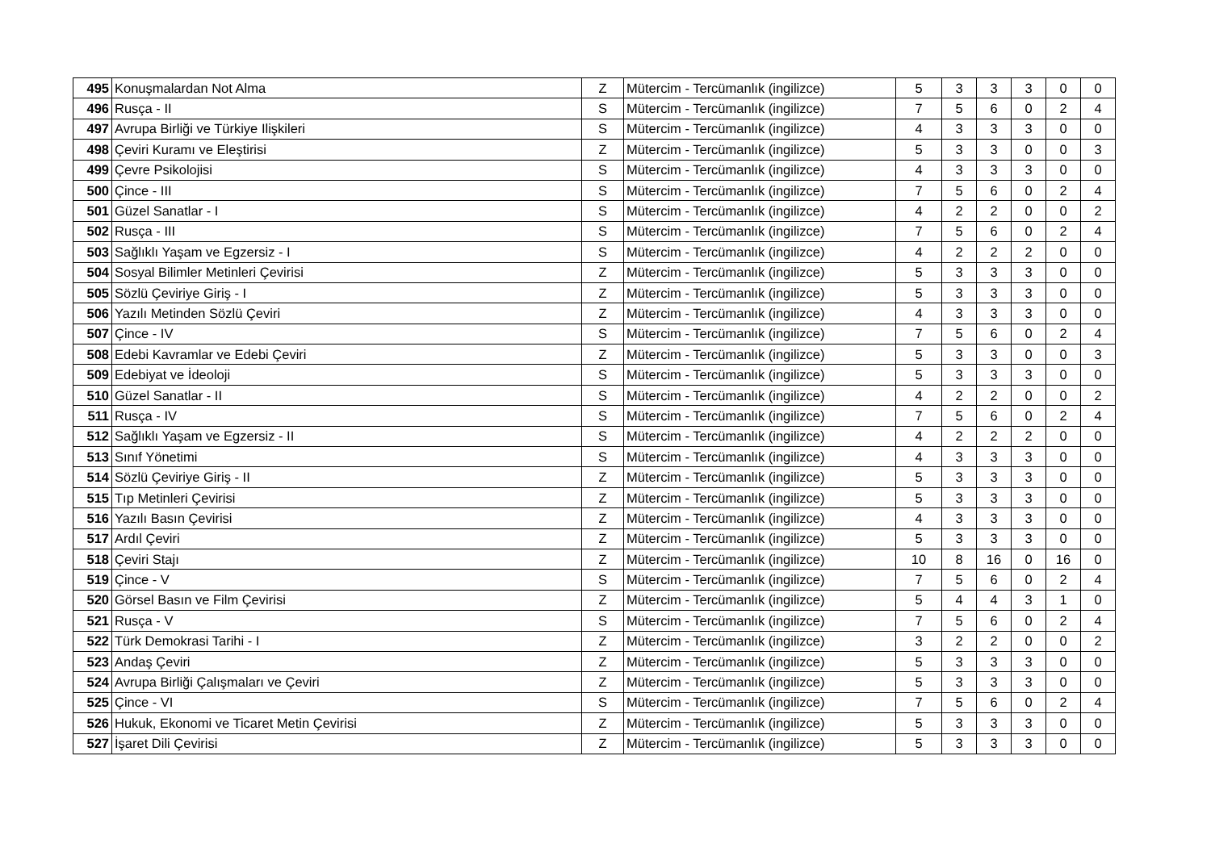| 495 | Konuşmalardan Not Alma | Z | Mütercim - Tercümanlık (ingilizce) | 5 | 3 | 3 | 3 | 0 | 0 |
| 496 | Rusça - II | S | Mütercim - Tercümanlık (ingilizce) | 7 | 5 | 6 | 0 | 2 | 4 |
| 497 | Avrupa Birliği ve Türkiye Ilişkileri | S | Mütercim - Tercümanlık (ingilizce) | 4 | 3 | 3 | 3 | 0 | 0 |
| 498 | Çeviri Kuramı ve Eleştirisi | Z | Mütercim - Tercümanlık (ingilizce) | 5 | 3 | 3 | 0 | 0 | 3 |
| 499 | Çevre Psikolojisi | S | Mütercim - Tercümanlık (ingilizce) | 4 | 3 | 3 | 3 | 0 | 0 |
| 500 | Çince - III | S | Mütercim - Tercümanlık (ingilizce) | 7 | 5 | 6 | 0 | 2 | 4 |
| 501 | Güzel Sanatlar - I | S | Mütercim - Tercümanlık (ingilizce) | 4 | 2 | 2 | 0 | 0 | 2 |
| 502 | Rusça - III | S | Mütercim - Tercümanlık (ingilizce) | 7 | 5 | 6 | 0 | 2 | 4 |
| 503 | Sağlıklı Yaşam ve Egzersiz - I | S | Mütercim - Tercümanlık (ingilizce) | 4 | 2 | 2 | 2 | 0 | 0 |
| 504 | Sosyal Bilimler Metinleri Çevirisi | Z | Mütercim - Tercümanlık (ingilizce) | 5 | 3 | 3 | 3 | 0 | 0 |
| 505 | Sözlü Çeviriye Giriş - I | Z | Mütercim - Tercümanlık (ingilizce) | 5 | 3 | 3 | 3 | 0 | 0 |
| 506 | Yazılı Metinden Sözlü Çeviri | Z | Mütercim - Tercümanlık (ingilizce) | 4 | 3 | 3 | 3 | 0 | 0 |
| 507 | Çince - IV | S | Mütercim - Tercümanlık (ingilizce) | 7 | 5 | 6 | 0 | 2 | 4 |
| 508 | Edebi Kavramlar ve Edebi Çeviri | Z | Mütercim - Tercümanlık (ingilizce) | 5 | 3 | 3 | 0 | 0 | 3 |
| 509 | Edebiyat ve İdeoloji | S | Mütercim - Tercümanlık (ingilizce) | 5 | 3 | 3 | 3 | 0 | 0 |
| 510 | Güzel Sanatlar - II | S | Mütercim - Tercümanlık (ingilizce) | 4 | 2 | 2 | 0 | 0 | 2 |
| 511 | Rusça - IV | S | Mütercim - Tercümanlık (ingilizce) | 7 | 5 | 6 | 0 | 2 | 4 |
| 512 | Sağlıklı Yaşam ve Egzersiz - II | S | Mütercim - Tercümanlık (ingilizce) | 4 | 2 | 2 | 2 | 0 | 0 |
| 513 | Sınıf Yönetimi | S | Mütercim - Tercümanlık (ingilizce) | 4 | 3 | 3 | 3 | 0 | 0 |
| 514 | Sözlü Çeviriye Giriş - II | Z | Mütercim - Tercümanlık (ingilizce) | 5 | 3 | 3 | 3 | 0 | 0 |
| 515 | Tıp Metinleri Çevirisi | Z | Mütercim - Tercümanlık (ingilizce) | 5 | 3 | 3 | 3 | 0 | 0 |
| 516 | Yazılı Basın Çevirisi | Z | Mütercim - Tercümanlık (ingilizce) | 4 | 3 | 3 | 3 | 0 | 0 |
| 517 | Ardıl Çeviri | Z | Mütercim - Tercümanlık (ingilizce) | 5 | 3 | 3 | 3 | 0 | 0 |
| 518 | Çeviri Stajı | Z | Mütercim - Tercümanlık (ingilizce) | 10 | 8 | 16 | 0 | 16 | 0 |
| 519 | Çince - V | S | Mütercim - Tercümanlık (ingilizce) | 7 | 5 | 6 | 0 | 2 | 4 |
| 520 | Görsel Basın ve Film Çevirisi | Z | Mütercim - Tercümanlık (ingilizce) | 5 | 4 | 4 | 3 | 1 | 0 |
| 521 | Rusça - V | S | Mütercim - Tercümanlık (ingilizce) | 7 | 5 | 6 | 0 | 2 | 4 |
| 522 | Türk Demokrasi Tarihi - I | Z | Mütercim - Tercümanlık (ingilizce) | 3 | 2 | 2 | 0 | 0 | 2 |
| 523 | Andaş Çeviri | Z | Mütercim - Tercümanlık (ingilizce) | 5 | 3 | 3 | 3 | 0 | 0 |
| 524 | Avrupa Birliği Çalışmaları ve Çeviri | Z | Mütercim - Tercümanlık (ingilizce) | 5 | 3 | 3 | 3 | 0 | 0 |
| 525 | Çince - VI | S | Mütercim - Tercümanlık (ingilizce) | 7 | 5 | 6 | 0 | 2 | 4 |
| 526 | Hukuk, Ekonomi ve Ticaret Metin Çevirisi | Z | Mütercim - Tercümanlık (ingilizce) | 5 | 3 | 3 | 3 | 0 | 0 |
| 527 | İşaret Dili Çevirisi | Z | Mütercim - Tercümanlık (ingilizce) | 5 | 3 | 3 | 3 | 0 | 0 |